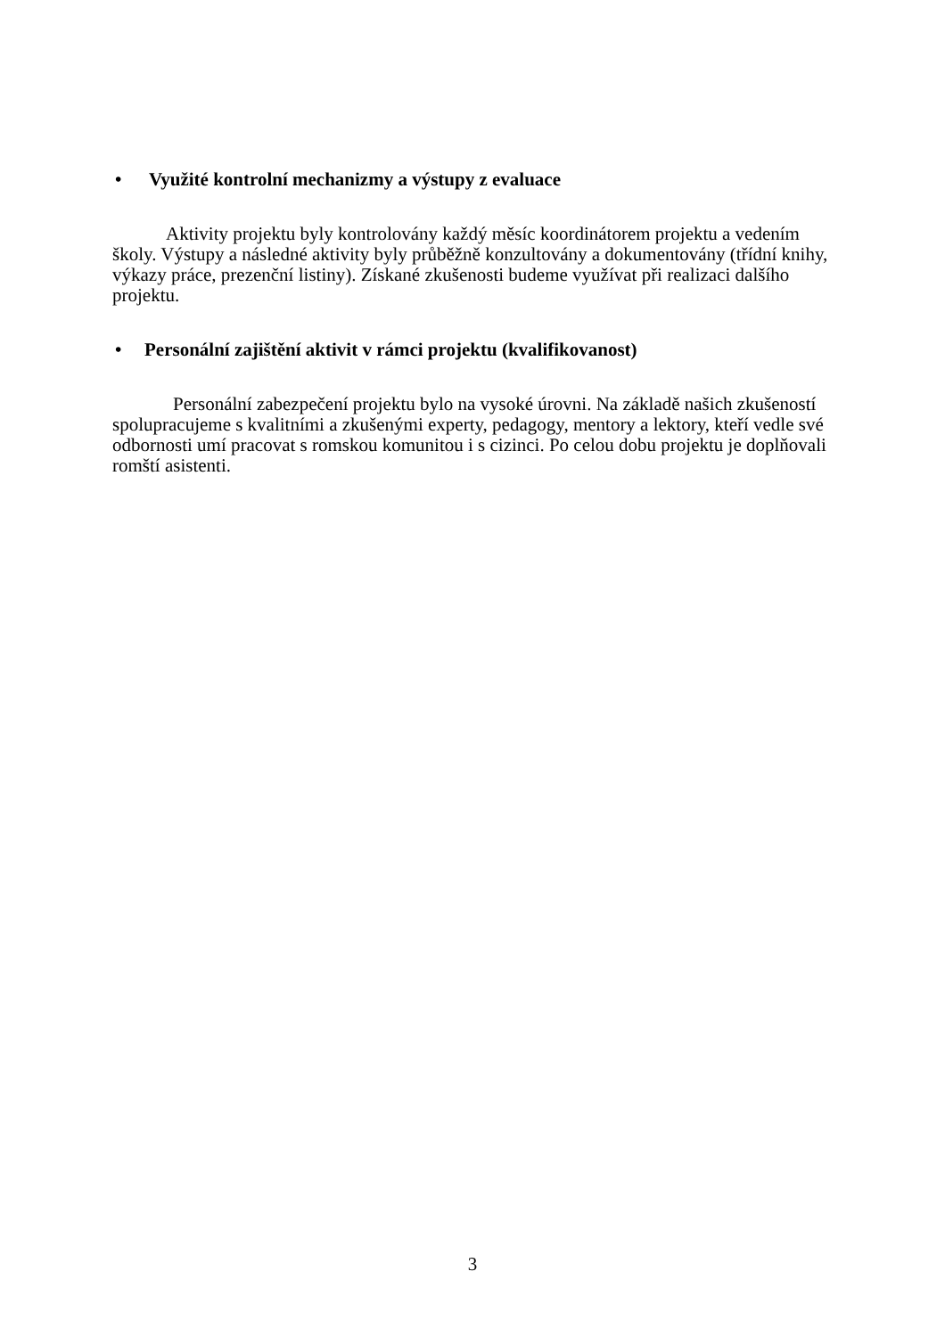• Využité kontrolní mechanizmy a výstupy z evaluace
Aktivity projektu byly kontrolovány každý měsíc koordinátorem projektu a vedením školy. Výstupy a následné aktivity byly průběžně konzultovány a dokumentovány (třídní knihy, výkazy práce, prezenční listiny). Získané zkušenosti budeme využívat při realizaci dalšího projektu.
• Personální zajištění aktivit v rámci projektu (kvalifikovanost)
Personální zabezpečení projektu bylo na vysoké úrovni. Na základě našich zkušeností spolupracujeme s kvalitními a zkušenými experty, pedagogy, mentory a lektory, kteří vedle své odbornosti umí pracovat s romskou komunitou i s cizinci. Po celou dobu projektu je doplňovali romští asistenti.
3